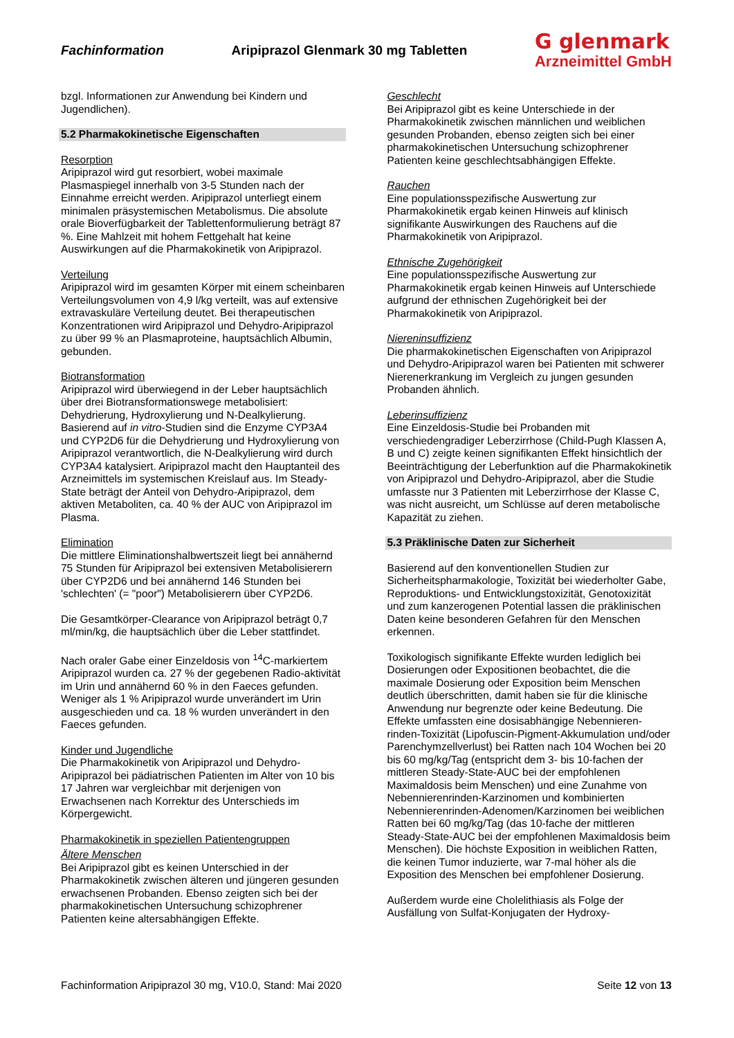Fachinformation Aripiprazol Glenmark 30 mg Tabletten
G glenmark
Arzneimittel GmbH
bzgl. Informationen zur Anwendung bei Kindern und Jugendlichen).
5.2 Pharmakokinetische Eigenschaften
Resorption
Aripiprazol wird gut resorbiert, wobei maximale Plasmaspiegel innerhalb von 3-5 Stunden nach der Einnahme erreicht werden. Aripiprazol unterliegt einem minimalen präsystemischen Metabolismus. Die absolute orale Bioverfügbarkeit der Tablettenformulierung beträgt 87 %. Eine Mahlzeit mit hohem Fettgehalt hat keine Auswirkungen auf die Pharmakokinetik von Aripiprazol.
Verteilung
Aripiprazol wird im gesamten Körper mit einem scheinbaren Verteilungsvolumen von 4,9 l/kg verteilt, was auf extensive extravaskuläre Verteilung deutet. Bei therapeutischen Konzentrationen wird Aripiprazol und Dehydro-Aripiprazol zu über 99 % an Plasmaproteine, hauptsächlich Albumin, gebunden.
Biotransformation
Aripiprazol wird überwiegend in der Leber hauptsächlich über drei Biotransformationswege metabolisiert: Dehydrierung, Hydroxylierung und N-Dealkylierung. Basierend auf in vitro-Studien sind die Enzyme CYP3A4 und CYP2D6 für die Dehydrierung und Hydroxylierung von Aripiprazol verantwortlich, die N-Dealkylierung wird durch CYP3A4 katalysiert. Aripiprazol macht den Hauptanteil des Arzneimittels im systemischen Kreislauf aus. Im Steady-State beträgt der Anteil von Dehydro-Aripiprazol, dem aktiven Metaboliten, ca. 40 % der AUC von Aripiprazol im Plasma.
Elimination
Die mittlere Eliminationshalbwertszeit liegt bei annähernd 75 Stunden für Aripiprazol bei extensiven Metabolisierern über CYP2D6 und bei annähernd 146 Stunden bei 'schlechten' (= "poor") Metabolisierern über CYP2D6.
Die Gesamtkörper-Clearance von Aripiprazol beträgt 0,7 ml/min/kg, die hauptsächlich über die Leber stattfindet.
Nach oraler Gabe einer Einzeldosis von <sup>14</sup>C-markiertem Aripiprazol wurden ca. 27 % der gegebenen Radio-aktivität im Urin und annähernd 60 % in den Faeces gefunden. Weniger als 1 % Aripiprazol wurde unverändert im Urin ausgeschieden und ca. 18 % wurden unverändert in den Faeces gefunden.
Kinder und Jugendliche
Die Pharmakokinetik von Aripiprazol und Dehydro-Aripiprazol bei pädiatrischen Patienten im Alter von 10 bis 17 Jahren war vergleichbar mit derjenigen von Erwachsenen nach Korrektur des Unterschieds im Körpergewicht.
Pharmakokinetik in speziellen Patientengruppen
Ältere Menschen
Bei Aripiprazol gibt es keinen Unterschied in der Pharmakokinetik zwischen älteren und jüngeren gesunden erwachsenen Probanden. Ebenso zeigten sich bei der pharmakokinetischen Untersuchung schizophrener Patienten keine altersabhängigen Effekte.
Geschlecht
Bei Aripiprazol gibt es keine Unterschiede in der Pharmakokinetik zwischen männlichen und weiblichen gesunden Probanden, ebenso zeigten sich bei einer pharmakokinetischen Untersuchung schizophrener Patienten keine geschlechtsabhängigen Effekte.
Rauchen
Eine populationsspezifische Auswertung zur Pharmakokinetik ergab keinen Hinweis auf klinisch signifikante Auswirkungen des Rauchens auf die Pharmakokinetik von Aripiprazol.
Ethnische Zugehörigkeit
Eine populationsspezifische Auswertung zur Pharmakokinetik ergab keinen Hinweis auf Unterschiede aufgrund der ethnischen Zugehörigkeit bei der Pharmakokinetik von Aripiprazol.
Niereninsuffizienz
Die pharmakokinetischen Eigenschaften von Aripiprazol und Dehydro-Aripiprazol waren bei Patienten mit schwerer Nierenerkrankung im Vergleich zu jungen gesunden Probanden ähnlich.
Leberinsuffizienz
Eine Einzeldosis-Studie bei Probanden mit verschiedengradiger Leberzirrhose (Child-Pugh Klassen A, B und C) zeigte keinen signifikanten Effekt hinsichtlich der Beeinträchtigung der Leberfunktion auf die Pharmakokinetik von Aripiprazol und Dehydro-Aripiprazol, aber die Studie umfasste nur 3 Patienten mit Leberzirrhose der Klasse C, was nicht ausreicht, um Schlüsse auf deren metabolische Kapazität zu ziehen.
5.3 Präklinische Daten zur Sicherheit
Basierend auf den konventionellen Studien zur Sicherheitspharmakologie, Toxizität bei wiederholter Gabe, Reproduktions- und Entwicklungstoxizität, Genotoxizität und zum kanzerogenen Potential lassen die präklinischen Daten keine besonderen Gefahren für den Menschen erkennen.
Toxikologisch signifikante Effekte wurden lediglich bei Dosierungen oder Expositionen beobachtet, die die maximale Dosierung oder Exposition beim Menschen deutlich überschritten, damit haben sie für die klinische Anwendung nur begrenzte oder keine Bedeutung. Die Effekte umfassten eine dosisabhängige Nebennieren-rinden-Toxizität (Lipofuscin-Pigment-Akkumulation und/oder Parenchymzellverlust) bei Ratten nach 104 Wochen bei 20 bis 60 mg/kg/Tag (entspricht dem 3- bis 10-fachen der mittleren Steady-State-AUC bei der empfohlenen Maximaldosis beim Menschen) und eine Zunahme von Nebennierenrinden-Karzinomen und kombinierten Nebennierenrinden-Adenomen/Karzinomen bei weiblichen Ratten bei 60 mg/kg/Tag (das 10-fache der mittleren Steady-State-AUC bei der empfohlenen Maximaldosis beim Menschen). Die höchste Exposition in weiblichen Ratten, die keinen Tumor induzierte, war 7-mal höher als die Exposition des Menschen bei empfohlener Dosierung.
Außerdem wurde eine Cholelithiasis als Folge der Ausfällung von Sulfat-Konjugaten der Hydroxy-
Fachinformation Aripiprazol 30 mg, V10.0, Stand: Mai 2020 Seite 12 von 13